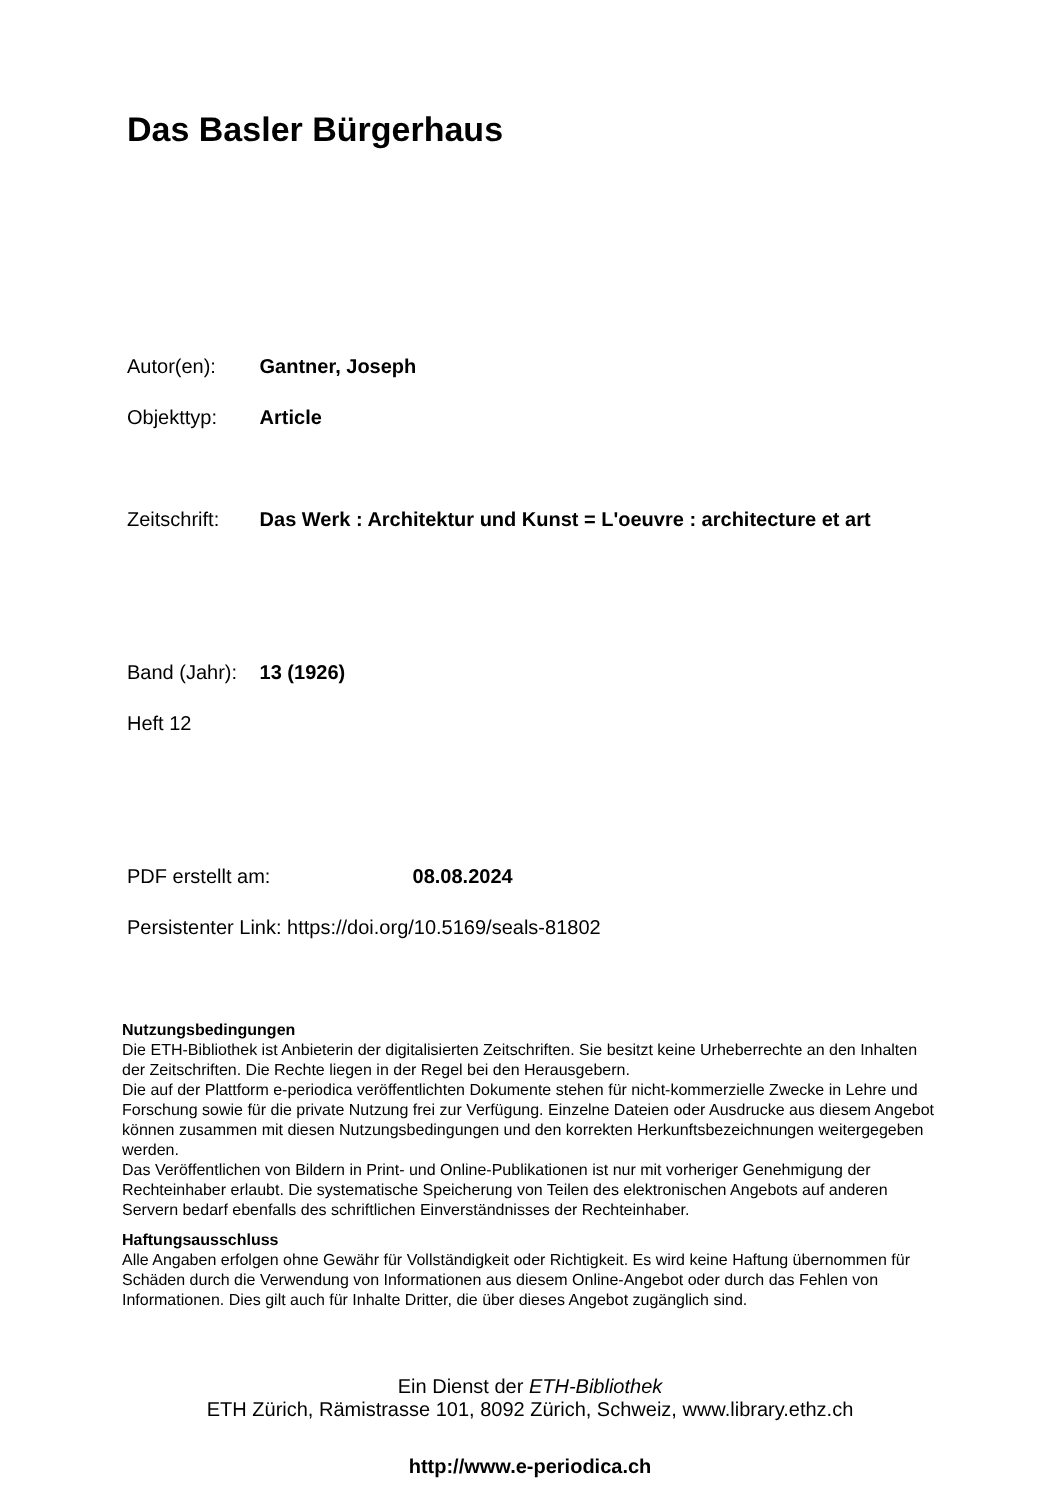Das Basler Bürgerhaus
Autor(en): Gantner, Joseph
Objekttyp: Article
Zeitschrift: Das Werk : Architektur und Kunst = L'oeuvre : architecture et art
Band (Jahr): 13 (1926)
Heft 12
PDF erstellt am: 08.08.2024
Persistenter Link: https://doi.org/10.5169/seals-81802
Nutzungsbedingungen
Die ETH-Bibliothek ist Anbieterin der digitalisierten Zeitschriften. Sie besitzt keine Urheberrechte an den Inhalten der Zeitschriften. Die Rechte liegen in der Regel bei den Herausgebern.
Die auf der Plattform e-periodica veröffentlichten Dokumente stehen für nicht-kommerzielle Zwecke in Lehre und Forschung sowie für die private Nutzung frei zur Verfügung. Einzelne Dateien oder Ausdrucke aus diesem Angebot können zusammen mit diesen Nutzungsbedingungen und den korrekten Herkunftsbezeichnungen weitergegeben werden.
Das Veröffentlichen von Bildern in Print- und Online-Publikationen ist nur mit vorheriger Genehmigung der Rechteinhaber erlaubt. Die systematische Speicherung von Teilen des elektronischen Angebots auf anderen Servern bedarf ebenfalls des schriftlichen Einverständnisses der Rechteinhaber.
Haftungsausschluss
Alle Angaben erfolgen ohne Gewähr für Vollständigkeit oder Richtigkeit. Es wird keine Haftung übernommen für Schäden durch die Verwendung von Informationen aus diesem Online-Angebot oder durch das Fehlen von Informationen. Dies gilt auch für Inhalte Dritter, die über dieses Angebot zugänglich sind.
Ein Dienst der ETH-Bibliothek
ETH Zürich, Rämistrasse 101, 8092 Zürich, Schweiz, www.library.ethz.ch
http://www.e-periodica.ch